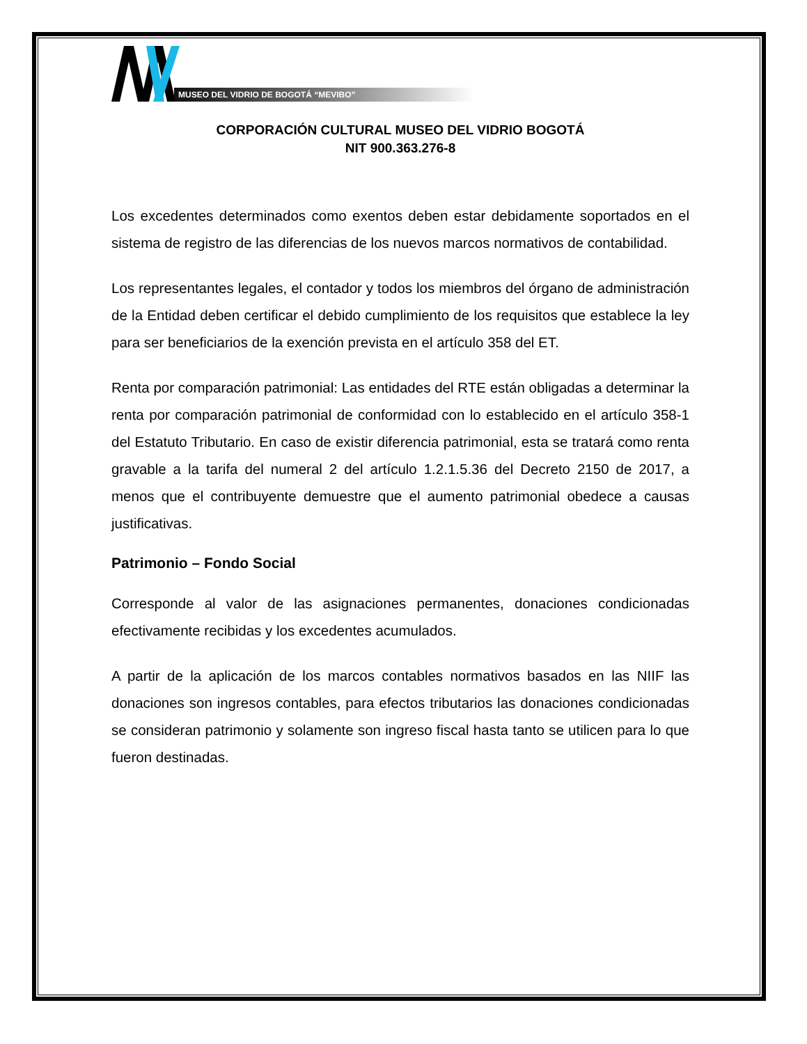MUSEO DEL VIDRIO DE BOGOTÁ “MEVIBO”
CORPORACIÓN CULTURAL MUSEO DEL VIDRIO BOGOTÁ
NIT 900.363.276-8
Los excedentes determinados como exentos deben estar debidamente soportados en el sistema de registro de las diferencias de los nuevos marcos normativos de contabilidad.
Los representantes legales, el contador y todos los miembros del órgano de administración de la Entidad deben certificar el debido cumplimiento de los requisitos que establece la ley para ser beneficiarios de la exención prevista en el artículo 358 del ET.
Renta por comparación patrimonial: Las entidades del RTE están obligadas a determinar la renta por comparación patrimonial de conformidad con lo establecido en el artículo 358-1 del Estatuto Tributario. En caso de existir diferencia patrimonial, esta se tratará como renta gravable a la tarifa del numeral 2 del artículo 1.2.1.5.36 del Decreto 2150 de 2017, a menos que el contribuyente demuestre que el aumento patrimonial obedece a causas justificativas.
Patrimonio – Fondo Social
Corresponde al valor de las asignaciones permanentes, donaciones condicionadas efectivamente recibidas y los excedentes acumulados.
A partir de la aplicación de los marcos contables normativos basados en las NIIF las donaciones son ingresos contables, para efectos tributarios las donaciones condicionadas se consideran patrimonio y solamente son ingreso fiscal hasta tanto se utilicen para lo que fueron destinadas.